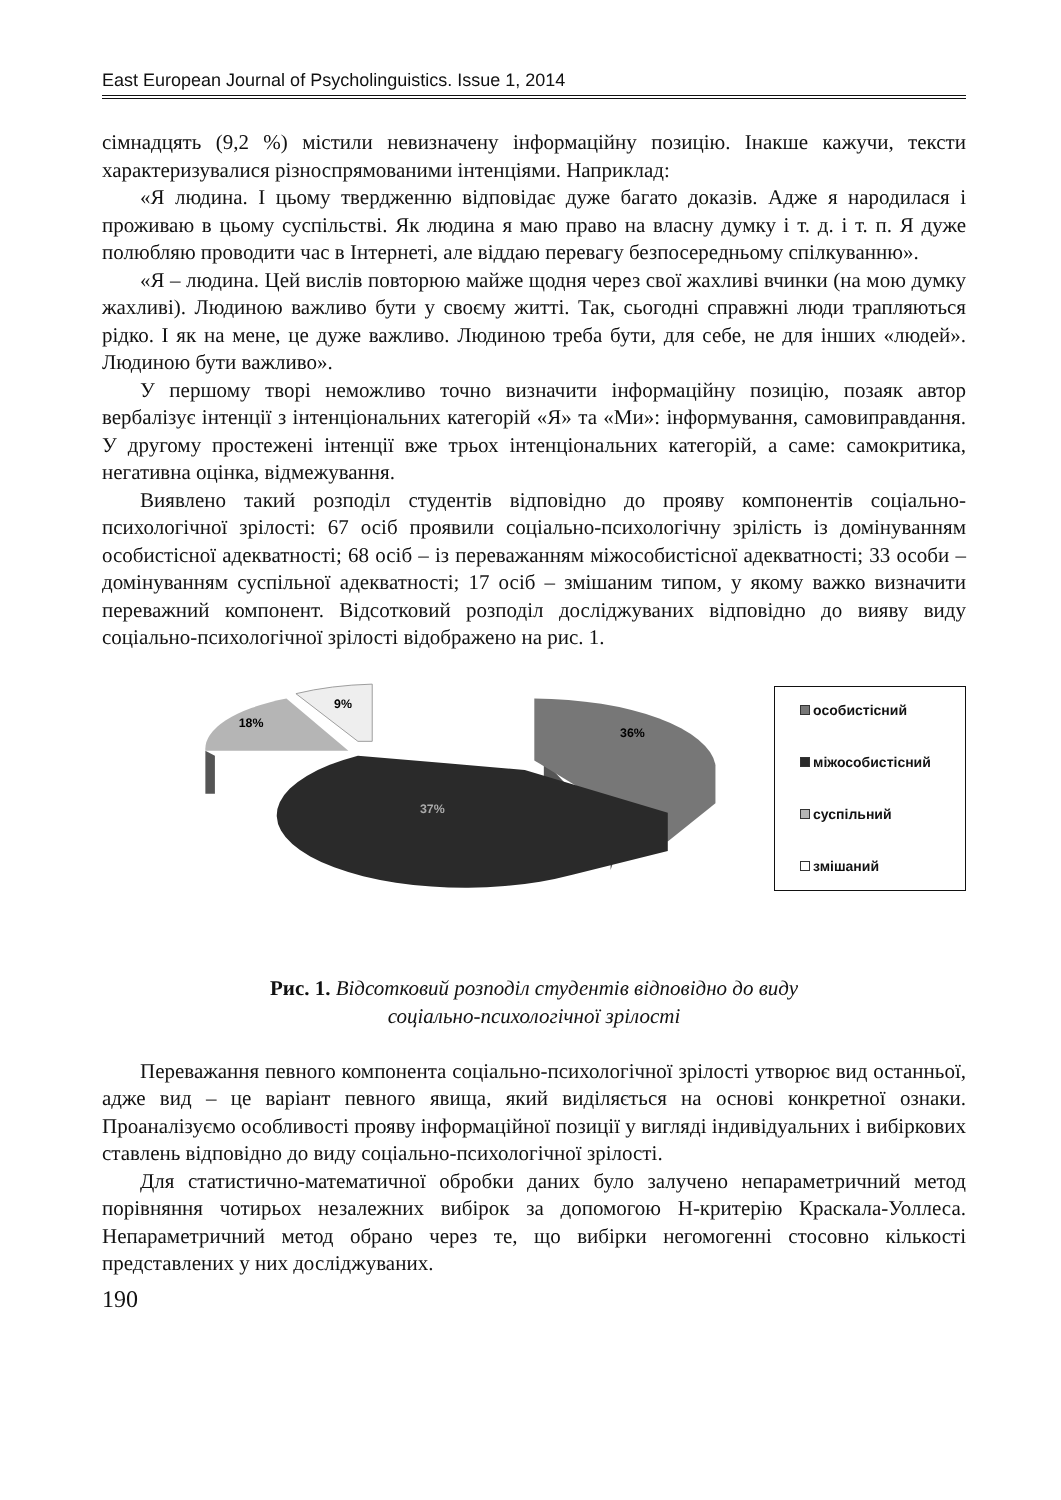East European Journal of Psycholinguistics. Issue 1, 2014
сімнадцять (9,2 %) містили невизначену інформаційну позицію. Інакше кажучи, тексти характеризувалися різноспрямованими інтенціями. Наприклад:
«Я людина. І цьому твердженню відповідає дуже багато доказів. Адже я народилася і проживаю в цьому суспільстві. Як людина я маю право на власну думку і т. д. і т. п. Я дуже полюбляю проводити час в Інтернеті, але віддаю перевагу безпосередньому спілкуванню».
«Я – людина. Цей вислів повторюю майже щодня через свої жахливі вчинки (на мою думку жахливі). Людиною важливо бути у своєму житті. Так, сьогодні справжні люди трапляються рідко. І як на мене, це дуже важливо. Людиною треба бути, для себе, не для інших «людей». Людиною бути важливо».
У першому творі неможливо точно визначити інформаційну позицію, позаяк автор вербалізує інтенції з інтенціональних категорій «Я» та «Ми»: інформування, самовиправдання. У другому простежені інтенції вже трьох інтенціональних категорій, а саме: самокритика, негативна оцінка, відмежування.
Виявлено такий розподіл студентів відповідно до прояву компонентів соціально-психологічної зрілості: 67 осіб проявили соціально-психологічну зрілість із домінуванням особистісної адекватності; 68 осіб – із переважанням міжособистісної адекватності; 33 особи – домінуванням суспільної адекватності; 17 осіб – змішаним типом, у якому важко визначити переважний компонент. Відсотковий розподіл досліджуваних відповідно до вияву виду соціально-психологічної зрілості відображено на рис. 1.
36%
37%
18%
9%
особистісний
міжособистісний
суспільний
змішаний
Рис. 1. Відсотковий розподіл студентів відповідно до виду
соціально-психологічної зрілості
Переважання певного компонента соціально-психологічної зрілості утворює вид останньої, адже вид – це варіант певного явища, який виділяється на основі конкретної ознаки. Проаналізуємо особливості прояву інформаційної позиції у вигляді індивідуальних і вибіркових ставлень відповідно до виду соціально-психологічної зрілості.
Для статистично-математичної обробки даних було залучено непараметричний метод порівняння чотирьох незалежних вибірок за допомогою Н-критерію Краскала-Уоллеса. Непараметричний метод обрано через те, що вибірки негомогенні стосовно кількості представлених у них досліджуваних.
190